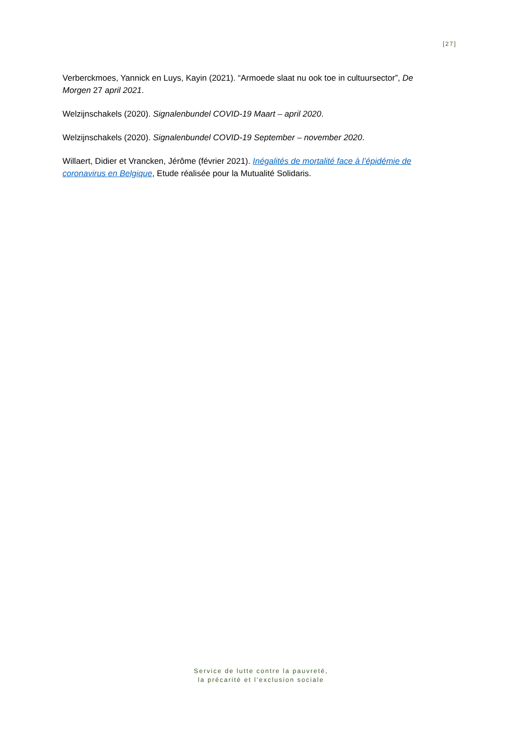[27]
Verberckmoes, Yannick en Luys, Kayin (2021). “Armoede slaat nu ook toe in cultuursector”, De Morgen 27 april 2021.
Welzijnschakels (2020). Signalenbundel COVID-19 Maart – april 2020.
Welzijnschakels (2020). Signalenbundel COVID-19 September – november 2020.
Willaert, Didier et Vrancken, Jérôme (février 2021). Inégalités de mortalité face à l’épidémie de coronavirus en Belgique, Etude réalisée pour la Mutualité Solidaris.
Service de lutte contre la pauvreté,
la précarité et l’exclusion sociale